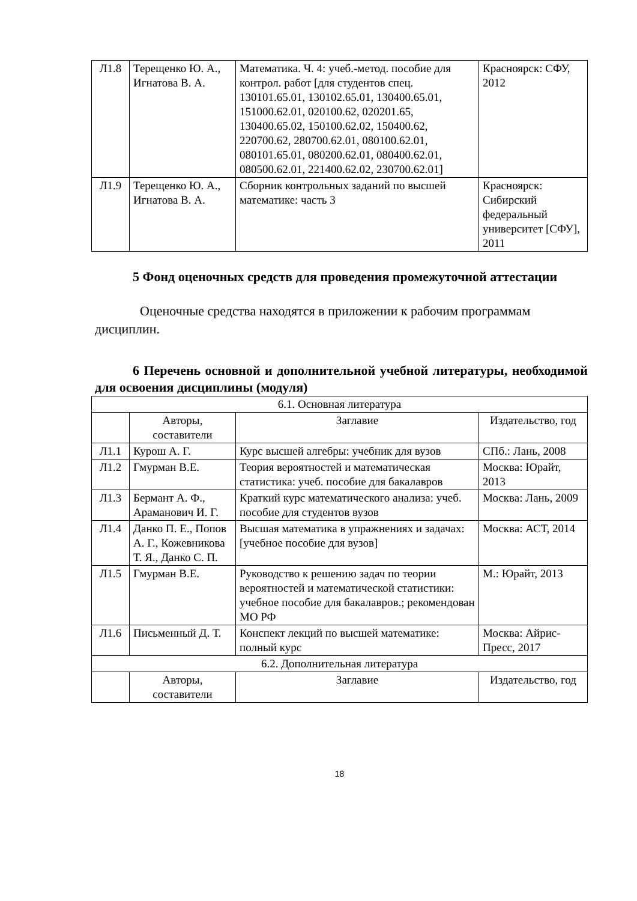| Л1.8 | Терещенко Ю. А., Игнатова В. А. | Математика. Ч. 4: учеб.-метод. пособие для контрол. работ [для студентов спец. 130101.65.01, 130102.65.01, 130400.65.01, 151000.62.01, 020100.62, 020201.65, 130400.65.02, 150100.62.02, 150400.62, 220700.62, 280700.62.01, 080100.62.01, 080101.65.01, 080200.62.01, 080400.62.01, 080500.62.01, 221400.62.02, 230700.62.01] | Красноярск: СФУ, 2012 |
| Л1.9 | Терещенко Ю. А., Игнатова В. А. | Сборник контрольных заданий по высшей математике: часть 3 | Красноярск: Сибирский федеральный университет [СФУ], 2011 |
5 Фонд оценочных средств для проведения промежуточной аттестации
Оценочные средства находятся в приложении к рабочим программам дисциплин.
6 Перечень основной и дополнительной учебной литературы, необходимой для освоения дисциплины (модуля)
| 6.1. Основная литература | | | |
| --- | --- | --- | --- |
| | Авторы, составители | Заглавие | Издательство, год |
| Л1.1 | Курош А. Г. | Курс высшей алгебры: учебник для вузов | СПб.: Лань, 2008 |
| Л1.2 | Гмурман В.Е. | Теория вероятностей и математическая статистика: учеб. пособие для бакалавров | Москва: Юрайт, 2013 |
| Л1.3 | Бермант А. Ф., Араманович И. Г. | Краткий курс математического анализа: учеб. пособие для студентов вузов | Москва: Лань, 2009 |
| Л1.4 | Данко П. Е., Попов А. Г., Кожевникова Т. Я., Данко С. П. | Высшая математика в упражнениях и задачах: [учебное пособие для вузов] | Москва: АСТ, 2014 |
| Л1.5 | Гмурман В.Е. | Руководство к решению задач по теории вероятностей и математической статистики: учебное пособие для бакалавров.; рекомендован МО РФ | М.: Юрайт, 2013 |
| Л1.6 | Письменный Д. Т. | Конспект лекций по высшей математике: полный курс | Москва: Айрис-Пресс, 2017 |
| 6.2. Дополнительная литература | | | |
| | Авторы, составители | Заглавие | Издательство, год |
18